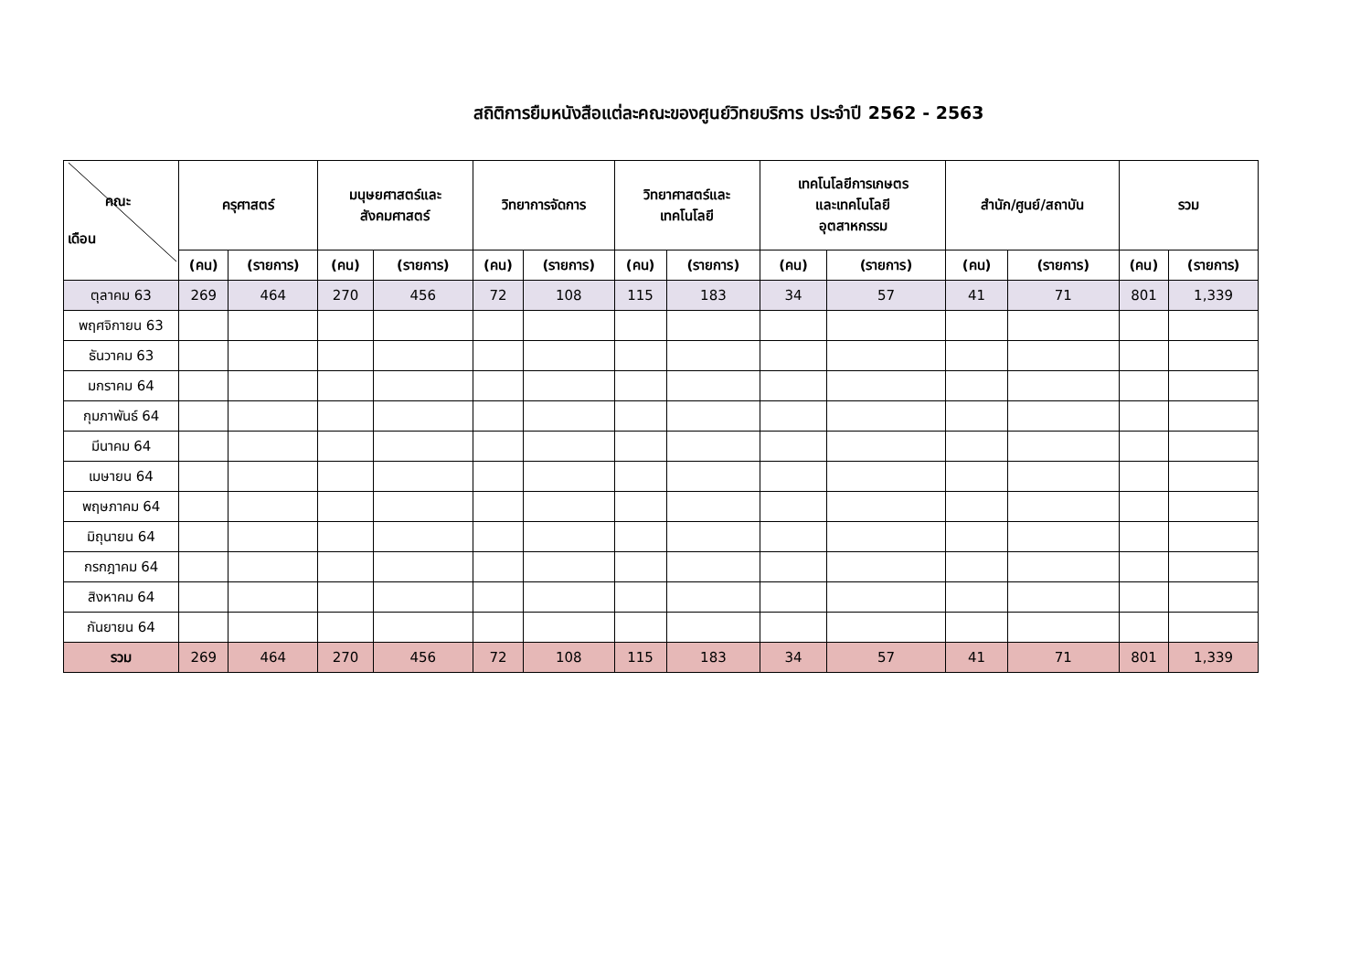สถิติการยืมหนังสือแต่ละคณะของศูนย์วิทยบริการ ประจำปี 2562 - 2563
| คณะ เดือน | ครุศาสตร์ | | มนุษยศาสตร์และ สังคมศาสตร์ | | วิทยาการจัดการ | | วิทยาศาสตร์และ เทคโนโลยี | | เทคโนโลยีการเกษตร และเทคโนโลยี อุตสาหกรรม | | สำนัก/ศูนย์/สถาบัน | | รวม | |
| --- | --- | --- | --- | --- | --- | --- | --- | --- | --- | --- | --- | --- | --- | --- |
| | (คน) | (รายการ) | (คน) | (รายการ) | (คน) | (รายการ) | (คน) | (รายการ) | (คน) | (รายการ) | (คน) | (รายการ) | (คน) | (รายการ) |
| ตุลาคม 63 | 269 | 464 | 270 | 456 | 72 | 108 | 115 | 183 | 34 | 57 | 41 | 71 | 801 | 1,339 |
| พฤศจิกายน 63 | | | | | | | | | | | | | | |
| ธันวาคม 63 | | | | | | | | | | | | | | |
| มกราคม 64 | | | | | | | | | | | | | | |
| กุมภาพันธ์ 64 | | | | | | | | | | | | | | |
| มีนาคม 64 | | | | | | | | | | | | | | |
| เมษายน 64 | | | | | | | | | | | | | | |
| พฤษภาคม 64 | | | | | | | | | | | | | | |
| มิถุนายน 64 | | | | | | | | | | | | | | |
| กรกฎาคม 64 | | | | | | | | | | | | | | |
| สิงหาคม 64 | | | | | | | | | | | | | | |
| กันยายน 64 | | | | | | | | | | | | | | |
| รวม | 269 | 464 | 270 | 456 | 72 | 108 | 115 | 183 | 34 | 57 | 41 | 71 | 801 | 1,339 |